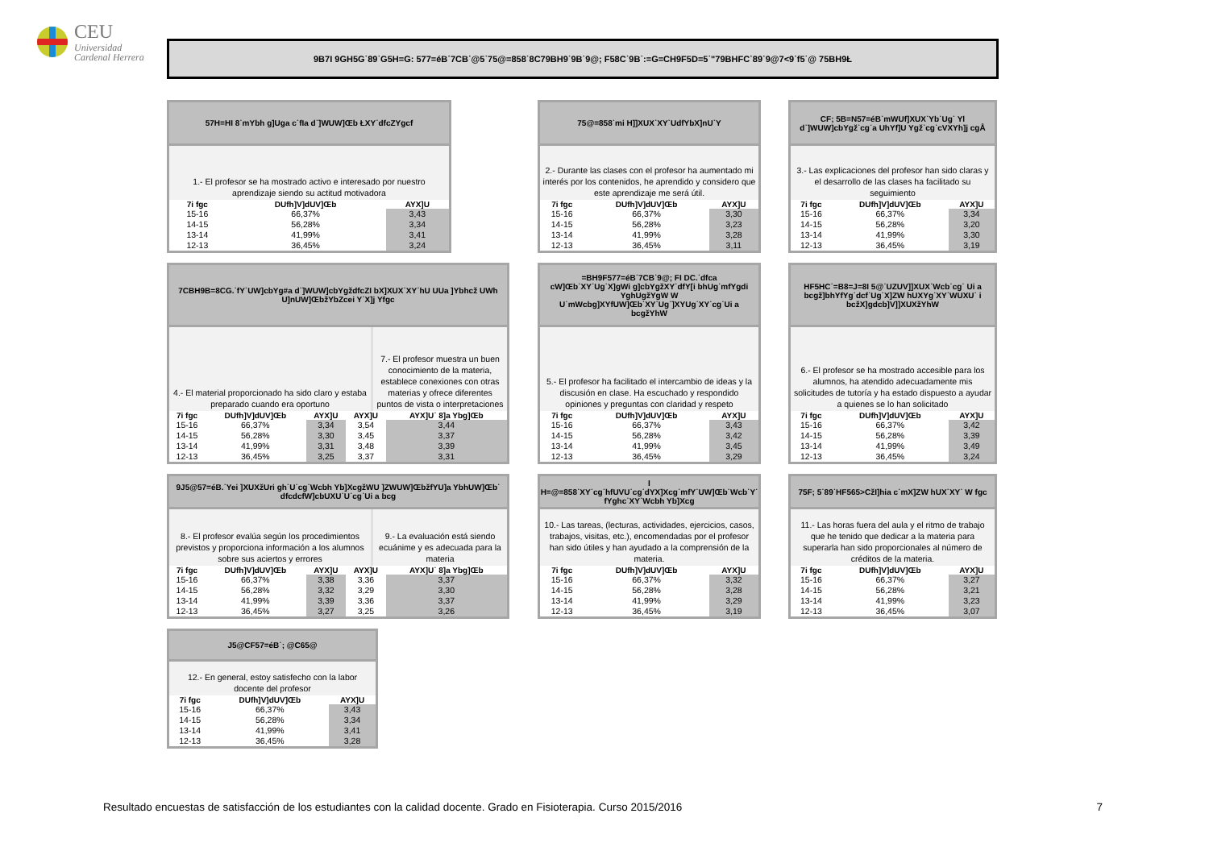CEU
Universidad
Cardenal Herrera
9B7I 9GH5G˙89˙G5H=G: 577=éB˙7CB˙@5˙75@=858˙8C79BH9˙9B˙9@; F58C˙9B˙:=G=CH9F5D=5˙"79BHFC˙89˙9@7<9˙f5˙@ 75BH9Ł
57H=HI 8˙mYbh g]Uga c˙fIa d˙]WUW]Œb ŁXY˙dfcZYgcf
1.- El profesor se ha mostrado activo e interesado por nuestro aprendizaje siendo su actitud motivadora
| 7i fgc | DUfh]V]dUV]Œb | AYX]U |
| --- | --- | --- |
| 15-16 | 66,37% | 3,43 |
| 14-15 | 56,28% | 3,34 |
| 13-14 | 41,99% | 3,41 |
| 12-13 | 36,45% | 3,24 |
75@=858˙mi H]]XUX˙XY˙UdfYbX]nU˙Y
2.- Durante las clases con el profesor ha aumentado mi interés por los contenidos, he aprendido y considero que este aprendizaje me será útil.
| 7i fgc | DUfh]V]dUV]Œb | AYX]U |
| --- | --- | --- |
| 15-16 | 66,37% | 3,30 |
| 14-15 | 56,28% | 3,23 |
| 13-14 | 41,99% | 3,28 |
| 12-13 | 36,45% | 3,11 |
CF; 5B=N57=éB˙mWUf]XUX˙Yb˙Ug˙ Yl d˙]WUW]cbYgž˙cg˙a UhYf]U Ygž˙cg˙cVXYh]j cgÅ
3.- Las explicaciones del profesor han sido claras y el desarrollo de las clases ha facilitado su seguimiento
| 7i fgc | DUfh]V]dUV]Œb | AYX]U |
| --- | --- | --- |
| 15-16 | 66,37% | 3,34 |
| 14-15 | 56,28% | 3,20 |
| 13-14 | 41,99% | 3,30 |
| 12-13 | 36,45% | 3,19 |
7CBH9B=8CG.˙fY˙UW]cbYg#a d˙]WUW]cbYgždfcZI bX]XUX˙XY˙hU UUa ]Ybhcž UWh U]nUW]ŒbžYbZcei Y˙X]j Yfgc
4.- El material proporcionado ha sido claro y estaba preparado cuando era oportuno
7.- El profesor muestra un buen conocimiento de la materia, establece conexiones con otras materias y ofrece diferentes puntos de vista o interpretaciones
| 7i fgc | DUfh]V]dUV]Œb | AYX]U | AYX]U | AYX]U˙ 8]a Ybg]Œb |
| --- | --- | --- | --- | --- |
| 15-16 | 66,37% | 3,34 | 3,54 | 3,44 |
| 14-15 | 56,28% | 3,30 | 3,45 | 3,37 |
| 13-14 | 41,99% | 3,31 | 3,48 | 3,39 |
| 12-13 | 36,45% | 3,25 | 3,37 | 3,31 |
=BH9F577=éB˙7CB˙9@; FI DC.˙dfca cW]Œb˙XY˙Ug˙X]gWi g]cbYgžXY˙dfY[i bhUg˙mfYgdi YghUgžYgW W U˙mWcbg]XYfUW]Œb˙XY˙Ug˙]XYUg˙XY˙cg˙Ui a bcgžYhW
5.- El profesor ha facilitado el intercambio de ideas y la discusión en clase. Ha escuchado y respondido opiniones y preguntas con claridad y respeto
| 7i fgc | DUfh]V]dUV]Œb | AYX]U |
| --- | --- | --- |
| 15-16 | 66,37% | 3,43 |
| 14-15 | 56,28% | 3,42 |
| 13-14 | 41,99% | 3,45 |
| 12-13 | 36,45% | 3,29 |
HF5HC˙=B8=J=8I 5@˙UZUV]]XUX˙Wcb˙cg˙ Ui a bcgž]bhYfYg˙dcf˙Ug˙X]ZW hUXYg˙XY˙WUXU˙ i bcžX]gdcb]V]]XUXžYhW
6.- El profesor se ha mostrado accesible para los alumnos, ha atendido adecuadamente mis solicitudes de tutoría y ha estado dispuesto a ayudar a quienes se lo han solicitado
| 7i fgc | DUfh]V]dUV]Œb | AYX]U |
| --- | --- | --- |
| 15-16 | 66,37% | 3,42 |
| 14-15 | 56,28% | 3,39 |
| 13-14 | 41,99% | 3,49 |
| 12-13 | 36,45% | 3,24 |
9J5@57=éB.˙Yei ]XUXžUri gh˙U˙cg˙Wcbh Yb]XcgžWU ]ZWUW]ŒbžfYU]a YbhUW]Œb˙ dfcdcfW]cbUXU˙U˙cg˙Ui a bcg
8.- El profesor evalúa según los procedimientos previstos y proporciona información a los alumnos sobre sus aciertos y errores
9.- La evaluación está siendo ecuánime y es adecuada para la materia
| 7i fgc | DUfh]V]dUV]Œb | AYX]U | AYX]U | AYX]U˙ 8]a Ybg]Œb |
| --- | --- | --- | --- | --- |
| 15-16 | 66,37% | 3,38 | 3,36 | 3,37 |
| 14-15 | 56,28% | 3,32 | 3,29 | 3,30 |
| 13-14 | 41,99% | 3,39 | 3,36 | 3,37 |
| 12-13 | 36,45% | 3,27 | 3,25 | 3,26 |
I H=@=858˙XY˙cg˙hfUVU˙cg˙dYX]Xcg˙mfY˙UW]Œb˙Wcb˙Y˙ fYghc˙XY˙Wcbh Yb]Xcg
10.- Las tareas, (lecturas, actividades, ejercicios, casos, trabajos, visitas, etc.), encomendadas por el profesor han sido útiles y han ayudado a la comprensión de la materia.
| 7i fgc | DUfh]V]dUV]Œb | AYX]U |
| --- | --- | --- |
| 15-16 | 66,37% | 3,32 |
| 14-15 | 56,28% | 3,28 |
| 13-14 | 41,99% | 3,29 |
| 12-13 | 36,45% | 3,19 |
75F; 5˙89˙HF565>CžI]hia c˙mX]ZW hUX˙XY˙ W fgc
11.- Las horas fuera del aula y el ritmo de trabajo que he tenido que dedicar a la materia para superarla han sido proporcionales al número de créditos de la materia.
| 7i fgc | DUfh]V]dUV]Œb | AYX]U |
| --- | --- | --- |
| 15-16 | 66,37% | 3,27 |
| 14-15 | 56,28% | 3,21 |
| 13-14 | 41,99% | 3,23 |
| 12-13 | 36,45% | 3,07 |
J5@CF57=éB˙; @C65@
12.- En general, estoy satisfecho con la labor docente del profesor
| 7i fgc | DUfh]V]dUV]Œb | AYX]U |
| --- | --- | --- |
| 15-16 | 66,37% | 3,43 |
| 14-15 | 56,28% | 3,34 |
| 13-14 | 41,99% | 3,41 |
| 12-13 | 36,45% | 3,28 |
Resultado encuestas de satisfacción de los estudiantes con la calidad docente. Grado en Fisioterapia. Curso 2015/2016 7